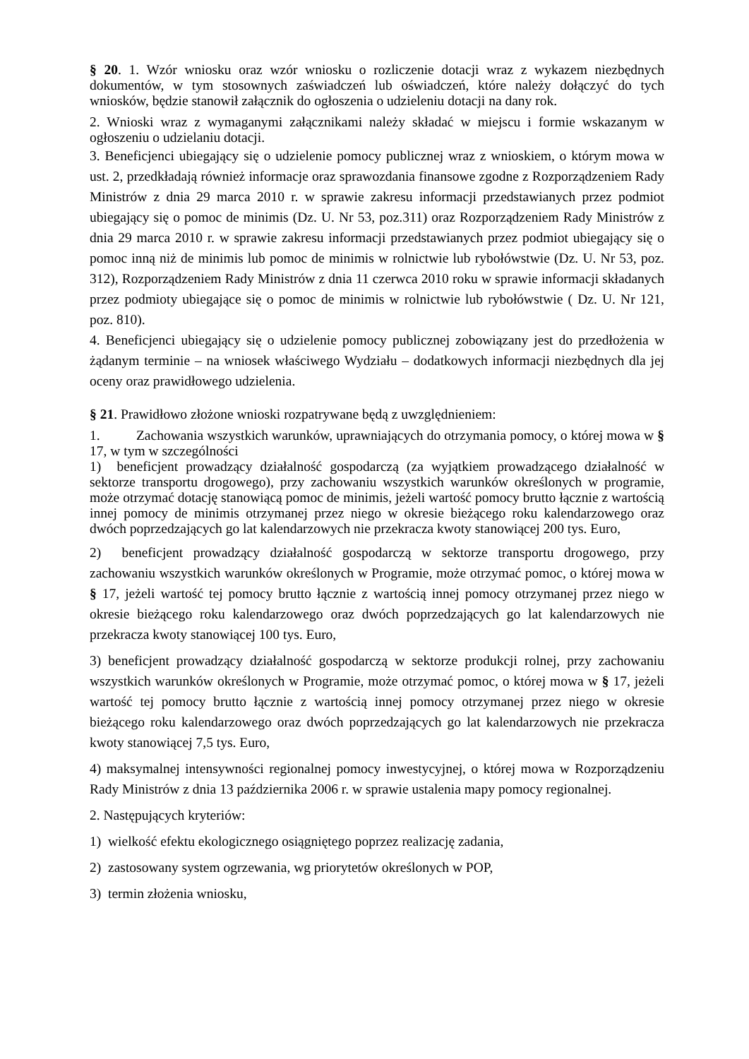§ 20. 1. Wzór wniosku oraz wzór wniosku o rozliczenie dotacji wraz z wykazem niezbędnych dokumentów, w tym stosownych zaświadczeń lub oświadczeń, które należy dołączyć do tych wniosków, będzie stanowił załącznik do ogłoszenia o udzieleniu dotacji na dany rok.
2. Wnioski wraz z wymaganymi załącznikami należy składać w miejscu i formie wskazanym w ogłoszeniu o udzielaniu dotacji.
3. Beneficjenci ubiegający się o udzielenie pomocy publicznej wraz z wnioskiem, o którym mowa w ust. 2, przedkładają również informacje oraz sprawozdania finansowe zgodne z Rozporządzeniem Rady Ministrów z dnia 29 marca 2010 r. w sprawie zakresu informacji przedstawianych przez podmiot ubiegający się o pomoc de minimis (Dz. U. Nr 53, poz.311) oraz Rozporządzeniem Rady Ministrów z dnia 29 marca 2010 r. w sprawie zakresu informacji przedstawianych przez podmiot ubiegający się o pomoc inną niż de minimis lub pomoc de minimis w rolnictwie lub rybołówstwie (Dz. U. Nr 53, poz. 312), Rozporządzeniem Rady Ministrów z dnia 11 czerwca 2010 roku w sprawie informacji składanych przez podmioty ubiegające się o pomoc de minimis w rolnictwie lub rybołówstwie ( Dz. U. Nr 121, poz. 810).
4. Beneficjenci ubiegający się o udzielenie pomocy publicznej zobowiązany jest do przedłożenia w żądanym terminie – na wniosek właściwego Wydziału – dodatkowych informacji niezbędnych dla jej oceny oraz prawidłowego udzielenia.
§ 21. Prawidłowo złożone wnioski rozpatrywane będą z uwzględnieniem:
1. Zachowania wszystkich warunków, uprawniających do otrzymania pomocy, o której mowa w § 17, w tym w szczególności
1) beneficjent prowadzący działalność gospodarczą (za wyjątkiem prowadzącego działalność w sektorze transportu drogowego), przy zachowaniu wszystkich warunków określonych w programie, może otrzymać dotację stanowiącą pomoc de minimis, jeżeli wartość pomocy brutto łącznie z wartością innej pomocy de minimis otrzymanej przez niego w okresie bieżącego roku kalendarzowego oraz dwóch poprzedzających go lat kalendarzowych nie przekracza kwoty stanowiącej 200 tys. Euro,
2) beneficjent prowadzący działalność gospodarczą w sektorze transportu drogowego, przy zachowaniu wszystkich warunków określonych w Programie, może otrzymać pomoc, o której mowa w § 17, jeżeli wartość tej pomocy brutto łącznie z wartością innej pomocy otrzymanej przez niego w okresie bieżącego roku kalendarzowego oraz dwóch poprzedzających go lat kalendarzowych nie przekracza kwoty stanowiącej 100 tys. Euro,
3) beneficjent prowadzący działalność gospodarczą w sektorze produkcji rolnej, przy zachowaniu wszystkich warunków określonych w Programie, może otrzymać pomoc, o której mowa w § 17, jeżeli wartość tej pomocy brutto łącznie z wartością innej pomocy otrzymanej przez niego w okresie bieżącego roku kalendarzowego oraz dwóch poprzedzających go lat kalendarzowych nie przekracza kwoty stanowiącej 7,5 tys. Euro,
4) maksymalnej intensywności regionalnej pomocy inwestycyjnej, o której mowa w Rozporządzeniu Rady Ministrów z dnia 13 października 2006 r. w sprawie ustalenia mapy pomocy regionalnej.
2. Następujących kryteriów:
1) wielkość efektu ekologicznego osiągniętego poprzez realizację zadania,
2) zastosowany system ogrzewania, wg priorytetów określonych w POP,
3) termin złożenia wniosku,